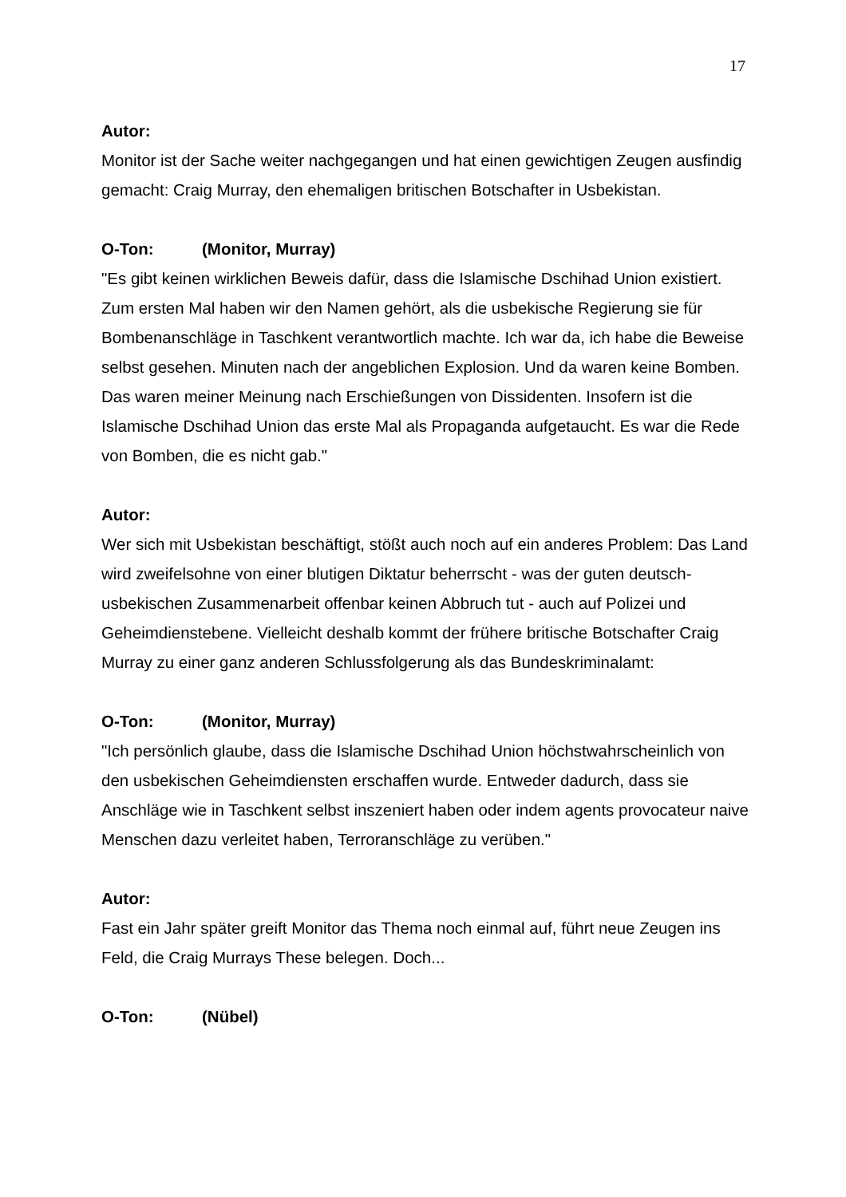17
Autor:
Monitor ist der Sache weiter nachgegangen und hat einen gewichtigen Zeugen ausfindig gemacht: Craig Murray, den ehemaligen britischen Botschafter in Usbekistan.
O-Ton: (Monitor, Murray)
"Es gibt keinen wirklichen Beweis dafür, dass die Islamische Dschihad Union existiert. Zum ersten Mal haben wir den Namen gehört, als die usbekische Regierung sie für Bombenanschläge in Taschkent verantwortlich machte. Ich war da, ich habe die Beweise selbst gesehen. Minuten nach der angeblichen Explosion. Und da waren keine Bomben. Das waren meiner Meinung nach Erschießungen von Dissidenten. Insofern ist die Islamische Dschihad Union das erste Mal als Propaganda aufgetaucht. Es war die Rede von Bomben, die es nicht gab."
Autor:
Wer sich mit Usbekistan beschäftigt, stößt auch noch auf ein anderes Problem: Das Land wird zweifelsohne von einer blutigen Diktatur beherrscht - was der guten deutsch-usbekischen Zusammenarbeit offenbar keinen Abbruch tut - auch auf Polizei und Geheimdienstebene. Vielleicht deshalb kommt der frühere britische Botschafter Craig Murray zu einer ganz anderen Schlussfolgerung als das Bundeskriminalamt:
O-Ton: (Monitor, Murray)
"Ich persönlich glaube, dass die Islamische Dschihad Union höchstwahrscheinlich von den usbekischen Geheimdiensten erschaffen wurde. Entweder dadurch, dass sie Anschläge wie in Taschkent selbst inszeniert haben oder indem agents provocateur naive Menschen dazu verleitet haben, Terroranschläge zu verüben."
Autor:
Fast ein Jahr später greift Monitor das Thema noch einmal auf, führt neue Zeugen ins Feld, die Craig Murrays These belegen. Doch...
O-Ton: (Nübel)